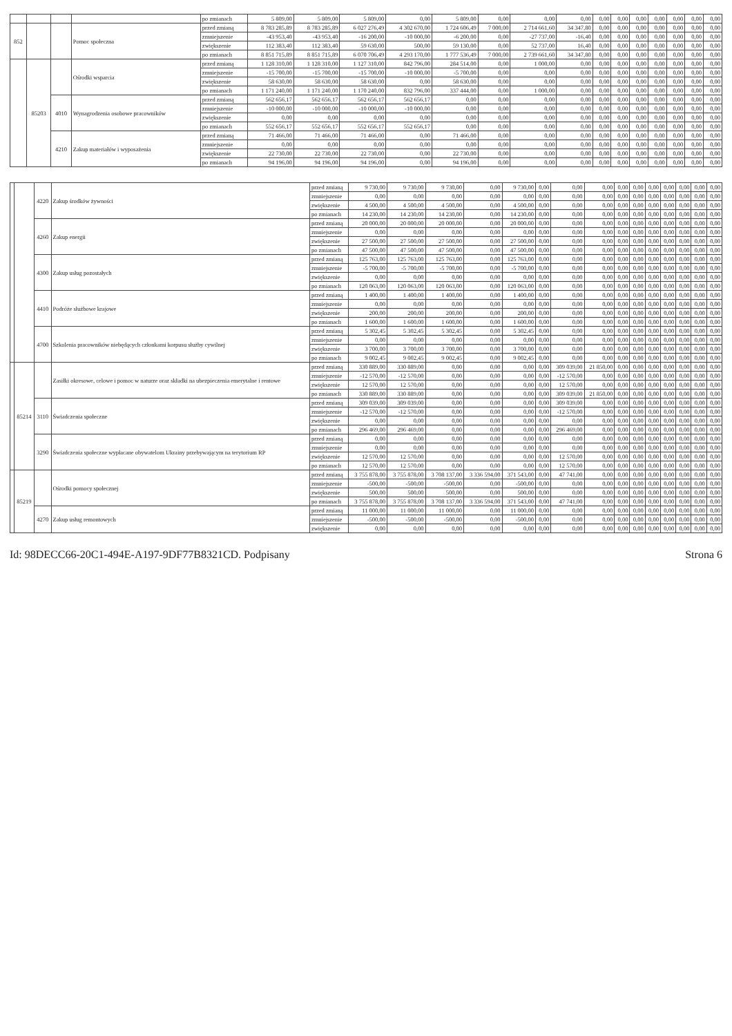| | | | | po zmianach | 5 809,00 | 5 809,00 | 5 809,00 | 0,00 | 5 809,00 | 0,00 | 0,00 | 0,00 | 0,00 | 0,00 | 0,00 | 0,00 | 0,00 | 0,00 | 0,00 |
| 852 | | | Pomoc społeczna | przed zmianą | 8 783 285,89 | 8 783 285,89 | 6 027 276,49 | 4 302 670,00 | 1 724 606,49 | 7 000,00 | 2 714 661,60 | 34 347,80 | 0,00 | 0,00 | 0,00 | 0,00 | 0,00 | 0,00 | 0,00 |
| | | | | zmniejszenie | -43 953,40 | -43 953,40 | -16 200,00 | -10 000,00 | -6 200,00 | 0,00 | -27 737,00 | -16,40 | 0,00 | 0,00 | 0,00 | 0,00 | 0,00 | 0,00 | 0,00 |
| | | | | zwiększenie | 112 383,40 | 112 383,40 | 59 630,00 | 500,00 | 59 130,00 | 0,00 | 52 737,00 | 16,40 | 0,00 | 0,00 | 0,00 | 0,00 | 0,00 | 0,00 | 0,00 |
| | | | | po zmianach | 8 851 715,89 | 8 851 715,89 | 6 070 706,49 | 4 293 170,00 | 1 777 536,49 | 7 000,00 | 2 739 661,60 | 34 347,80 | 0,00 | 0,00 | 0,00 | 0,00 | 0,00 | 0,00 | 0,00 |
| | 85203 | | Ośrodki wsparcia | przed zmianą | 1 128 310,00 | 1 128 310,00 | 1 127 310,00 | 842 796,00 | 284 514,00 | 0,00 | 1 000,00 | 0,00 | 0,00 | 0,00 | 0,00 | 0,00 | 0,00 | 0,00 | 0,00 |
| | | | | zmniejszenie | -15 700,00 | -15 700,00 | -15 700,00 | -10 000,00 | -5 700,00 | 0,00 | 0,00 | 0,00 | 0,00 | 0,00 | 0,00 | 0,00 | 0,00 | 0,00 | 0,00 |
| | | | | zwiększenie | 58 630,00 | 58 630,00 | 58 630,00 | 0,00 | 58 630,00 | 0,00 | 0,00 | 0,00 | 0,00 | 0,00 | 0,00 | 0,00 | 0,00 | 0,00 | 0,00 |
| | | | | po zmianach | 1 171 240,00 | 1 171 240,00 | 1 170 240,00 | 832 796,00 | 337 444,00 | 0,00 | 1 000,00 | 0,00 | 0,00 | 0,00 | 0,00 | 0,00 | 0,00 | 0,00 | 0,00 |
| | | 4010 | Wynagrodzenia osobowe pracowników | przed zmianą | 562 656,17 | 562 656,17 | 562 656,17 | 562 656,17 | 0,00 | 0,00 | 0,00 | 0,00 | 0,00 | 0,00 | 0,00 | 0,00 | 0,00 | 0,00 | 0,00 |
| | | | | zmniejszenie | -10 000,00 | -10 000,00 | -10 000,00 | -10 000,00 | 0,00 | 0,00 | 0,00 | 0,00 | 0,00 | 0,00 | 0,00 | 0,00 | 0,00 | 0,00 | 0,00 |
| | | | | zwiększenie | 0,00 | 0,00 | 0,00 | 0,00 | 0,00 | 0,00 | 0,00 | 0,00 | 0,00 | 0,00 | 0,00 | 0,00 | 0,00 | 0,00 | 0,00 |
| | | | | po zmianach | 552 656,17 | 552 656,17 | 552 656,17 | 552 656,17 | 0,00 | 0,00 | 0,00 | 0,00 | 0,00 | 0,00 | 0,00 | 0,00 | 0,00 | 0,00 | 0,00 |
| | | 4210 | Zakup materiałów i wyposażenia | przed zmianą | 71 466,00 | 71 466,00 | 71 466,00 | 0,00 | 71 466,00 | 0,00 | 0,00 | 0,00 | 0,00 | 0,00 | 0,00 | 0,00 | 0,00 | 0,00 | 0,00 |
| | | | | zmniejszenie | 0,00 | 0,00 | 0,00 | 0,00 | 0,00 | 0,00 | 0,00 | 0,00 | 0,00 | 0,00 | 0,00 | 0,00 | 0,00 | 0,00 | 0,00 |
| | | | | zwiększenie | 22 730,00 | 22 730,00 | 22 730,00 | 0,00 | 22 730,00 | 0,00 | 0,00 | 0,00 | 0,00 | 0,00 | 0,00 | 0,00 | 0,00 | 0,00 | 0,00 |
| | | | | po zmianach | 94 196,00 | 94 196,00 | 94 196,00 | 0,00 | 94 196,00 | 0,00 | 0,00 | 0,00 | 0,00 | 0,00 | 0,00 | 0,00 | 0,00 | 0,00 | 0,00 |
| | | 4220 | Zakup środków żywności | przed zmianą | 9 730,00 | 9 730,00 | 9 730,00 | 0,00 | 9 730,00 | 0,00 | 0,00 | 0,00 | 0,00 | 0,00 | 0,00 | 0,00 | 0,00 | 0,00 | 0,00 |
| | | | | zmniejszenie | 0,00 | 0,00 | 0,00 | 0,00 | 0,00 | 0,00 | 0,00 | 0,00 | 0,00 | 0,00 | 0,00 | 0,00 | 0,00 | 0,00 | 0,00 |
| | | | | zwiększenie | 4 500,00 | 4 500,00 | 4 500,00 | 0,00 | 4 500,00 | 0,00 | 0,00 | 0,00 | 0,00 | 0,00 | 0,00 | 0,00 | 0,00 | 0,00 | 0,00 |
| | | | | po zmianach | 14 230,00 | 14 230,00 | 14 230,00 | 0,00 | 14 230,00 | 0,00 | 0,00 | 0,00 | 0,00 | 0,00 | 0,00 | 0,00 | 0,00 | 0,00 | 0,00 |
| | | 4260 | Zakup energii | przed zmianą | 20 000,00 | 20 000,00 | 20 000,00 | 0,00 | 20 000,00 | 0,00 | 0,00 | 0,00 | 0,00 | 0,00 | 0,00 | 0,00 | 0,00 | 0,00 | 0,00 |
| | | | | zmniejszenie | 0,00 | 0,00 | 0,00 | 0,00 | 0,00 | 0,00 | 0,00 | 0,00 | 0,00 | 0,00 | 0,00 | 0,00 | 0,00 | 0,00 | 0,00 |
| | | | | zwiększenie | 27 500,00 | 27 500,00 | 27 500,00 | 0,00 | 27 500,00 | 0,00 | 0,00 | 0,00 | 0,00 | 0,00 | 0,00 | 0,00 | 0,00 | 0,00 | 0,00 |
| | | | | po zmianach | 47 500,00 | 47 500,00 | 47 500,00 | 0,00 | 47 500,00 | 0,00 | 0,00 | 0,00 | 0,00 | 0,00 | 0,00 | 0,00 | 0,00 | 0,00 | 0,00 |
| | | 4300 | Zakup usług pozostałych | przed zmianą | 125 763,00 | 125 763,00 | 125 763,00 | 0,00 | 125 763,00 | 0,00 | 0,00 | 0,00 | 0,00 | 0,00 | 0,00 | 0,00 | 0,00 | 0,00 | 0,00 |
| | | | | zmniejszenie | -5 700,00 | -5 700,00 | -5 700,00 | 0,00 | -5 700,00 | 0,00 | 0,00 | 0,00 | 0,00 | 0,00 | 0,00 | 0,00 | 0,00 | 0,00 | 0,00 |
| | | | | zwiększenie | 0,00 | 0,00 | 0,00 | 0,00 | 0,00 | 0,00 | 0,00 | 0,00 | 0,00 | 0,00 | 0,00 | 0,00 | 0,00 | 0,00 | 0,00 |
| | | | | po zmianach | 120 063,00 | 120 063,00 | 120 063,00 | 0,00 | 120 063,00 | 0,00 | 0,00 | 0,00 | 0,00 | 0,00 | 0,00 | 0,00 | 0,00 | 0,00 | 0,00 |
| | | 4410 | Podróże służbowe krajowe | przed zmianą | 1 400,00 | 1 400,00 | 1 400,00 | 0,00 | 1 400,00 | 0,00 | 0,00 | 0,00 | 0,00 | 0,00 | 0,00 | 0,00 | 0,00 | 0,00 | 0,00 |
| | | | | zmniejszenie | 0,00 | 0,00 | 0,00 | 0,00 | 0,00 | 0,00 | 0,00 | 0,00 | 0,00 | 0,00 | 0,00 | 0,00 | 0,00 | 0,00 | 0,00 |
| | | | | zwiększenie | 200,00 | 200,00 | 200,00 | 0,00 | 200,00 | 0,00 | 0,00 | 0,00 | 0,00 | 0,00 | 0,00 | 0,00 | 0,00 | 0,00 | 0,00 |
| | | | | po zmianach | 1 600,00 | 1 600,00 | 1 600,00 | 0,00 | 1 600,00 | 0,00 | 0,00 | 0,00 | 0,00 | 0,00 | 0,00 | 0,00 | 0,00 | 0,00 | 0,00 |
| | | 4700 | Szkolenia pracowników niebędących członkami korpusu służby cywilnej | przed zmianą | 5 302,45 | 5 302,45 | 5 302,45 | 0,00 | 5 302,45 | 0,00 | 0,00 | 0,00 | 0,00 | 0,00 | 0,00 | 0,00 | 0,00 | 0,00 | 0,00 |
| | | | | zmniejszenie | 0,00 | 0,00 | 0,00 | 0,00 | 0,00 | 0,00 | 0,00 | 0,00 | 0,00 | 0,00 | 0,00 | 0,00 | 0,00 | 0,00 | 0,00 |
| | | | | zwiększenie | 3 700,00 | 3 700,00 | 3 700,00 | 0,00 | 3 700,00 | 0,00 | 0,00 | 0,00 | 0,00 | 0,00 | 0,00 | 0,00 | 0,00 | 0,00 | 0,00 |
| | | | | po zmianach | 9 002,45 | 9 002,45 | 9 002,45 | 0,00 | 9 002,45 | 0,00 | 0,00 | 0,00 | 0,00 | 0,00 | 0,00 | 0,00 | 0,00 | 0,00 | 0,00 |
| | 85214 | | Zasiłki okresowe, celowe i pomoc w naturze oraz składki na ubezpieczenia emerytalne i rentowe | przed zmianą | 330 889,00 | 330 889,00 | 0,00 | 0,00 | 0,00 | 0,00 | 309 039,00 | 21 850,00 | 0,00 | 0,00 | 0,00 | 0,00 | 0,00 | 0,00 | 0,00 |
| | | | | zmniejszenie | -12 570,00 | -12 570,00 | 0,00 | 0,00 | 0,00 | 0,00 | -12 570,00 | 0,00 | 0,00 | 0,00 | 0,00 | 0,00 | 0,00 | 0,00 | 0,00 |
| | | | | zwiększenie | 12 570,00 | 12 570,00 | 0,00 | 0,00 | 0,00 | 0,00 | 12 570,00 | 0,00 | 0,00 | 0,00 | 0,00 | 0,00 | 0,00 | 0,00 | 0,00 |
| | | | | po zmianach | 330 889,00 | 330 889,00 | 0,00 | 0,00 | 0,00 | 0,00 | 309 039,00 | 21 850,00 | 0,00 | 0,00 | 0,00 | 0,00 | 0,00 | 0,00 | 0,00 |
| | | 3110 | Świadczenia społeczne | przed zmianą | 309 039,00 | 309 039,00 | 0,00 | 0,00 | 0,00 | 0,00 | 309 039,00 | 0,00 | 0,00 | 0,00 | 0,00 | 0,00 | 0,00 | 0,00 | 0,00 |
| | | | | zmniejszenie | -12 570,00 | -12 570,00 | 0,00 | 0,00 | 0,00 | 0,00 | -12 570,00 | 0,00 | 0,00 | 0,00 | 0,00 | 0,00 | 0,00 | 0,00 | 0,00 |
| | | | | zwiększenie | 0,00 | 0,00 | 0,00 | 0,00 | 0,00 | 0,00 | 0,00 | 0,00 | 0,00 | 0,00 | 0,00 | 0,00 | 0,00 | 0,00 | 0,00 |
| | | | | po zmianach | 296 469,00 | 296 469,00 | 0,00 | 0,00 | 0,00 | 0,00 | 296 469,00 | 0,00 | 0,00 | 0,00 | 0,00 | 0,00 | 0,00 | 0,00 | 0,00 |
| | | 3290 | Świadczenia społeczne wypłacane obywatelom Ukrainy przebywającym na terytorium RP | przed zmianą | 0,00 | 0,00 | 0,00 | 0,00 | 0,00 | 0,00 | 0,00 | 0,00 | 0,00 | 0,00 | 0,00 | 0,00 | 0,00 | 0,00 | 0,00 |
| | | | | zmniejszenie | 0,00 | 0,00 | 0,00 | 0,00 | 0,00 | 0,00 | 0,00 | 0,00 | 0,00 | 0,00 | 0,00 | 0,00 | 0,00 | 0,00 | 0,00 |
| | | | | zwiększenie | 12 570,00 | 12 570,00 | 0,00 | 0,00 | 0,00 | 0,00 | 12 570,00 | 0,00 | 0,00 | 0,00 | 0,00 | 0,00 | 0,00 | 0,00 | 0,00 |
| | | | | po zmianach | 12 570,00 | 12 570,00 | 0,00 | 0,00 | 0,00 | 0,00 | 12 570,00 | 0,00 | 0,00 | 0,00 | 0,00 | 0,00 | 0,00 | 0,00 | 0,00 |
| | 85219 | | Ośrodki pomocy społecznej | przed zmianą | 3 755 878,00 | 3 755 878,00 | 3 708 137,00 | 3 336 594,00 | 371 543,00 | 0,00 | 47 741,00 | 0,00 | 0,00 | 0,00 | 0,00 | 0,00 | 0,00 | 0,00 | 0,00 |
| | | | | zmniejszenie | -500,00 | -500,00 | -500,00 | 0,00 | -500,00 | 0,00 | 0,00 | 0,00 | 0,00 | 0,00 | 0,00 | 0,00 | 0,00 | 0,00 | 0,00 |
| | | | | zwiększenie | 500,00 | 500,00 | 500,00 | 0,00 | 500,00 | 0,00 | 0,00 | 0,00 | 0,00 | 0,00 | 0,00 | 0,00 | 0,00 | 0,00 | 0,00 |
| | | | | po zmianach | 3 755 878,00 | 3 755 878,00 | 3 708 137,00 | 3 336 594,00 | 371 543,00 | 0,00 | 47 741,00 | 0,00 | 0,00 | 0,00 | 0,00 | 0,00 | 0,00 | 0,00 | 0,00 |
| | | 4270 | Zakup usług remontowych | przed zmianą | 11 000,00 | 11 000,00 | 11 000,00 | 0,00 | 11 000,00 | 0,00 | 0,00 | 0,00 | 0,00 | 0,00 | 0,00 | 0,00 | 0,00 | 0,00 | 0,00 |
| | | | | zmniejszenie | -500,00 | -500,00 | -500,00 | 0,00 | -500,00 | 0,00 | 0,00 | 0,00 | 0,00 | 0,00 | 0,00 | 0,00 | 0,00 | 0,00 | 0,00 |
| | | | | zwiększenie | 0,00 | 0,00 | 0,00 | 0,00 | 0,00 | 0,00 | 0,00 | 0,00 | 0,00 | 0,00 | 0,00 | 0,00 | 0,00 | 0,00 | 0,00 |
Id: 98DECC66-20C1-494E-A197-9DF77B8321CD. Podpisany Strona 6